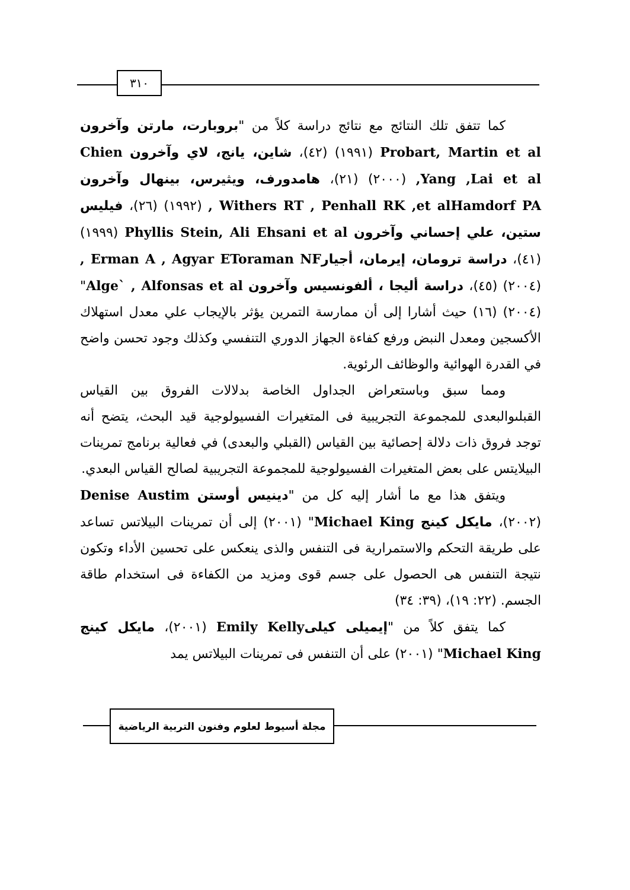٣١٠
كما تتفق تلك النتائج مع نتائج دراسة كلاً من "بروبارت، مارتن وآخرون Probart, Martin et al (١٩٩١) (٤٢)، شاين، يانج، لاي وآخرون Chien ,Yang ,Lai et al (٢٠٠٠) (٢١)، هامدورف، ويثيرس، بينهال وآخرون Withers RT , Penhall RK ,et alHamdorf PA , (١٩٩٢) (٢٦)، فيليس ستين، علي إحساني وآخرون Phyllis Stein, Ali Ehsani et al (١٩٩٩) (٤١)، دراسة ترومان، إيرمان، أجيار Erman A , Agyar EToraman NF , (٢٠٠٤) (٤٥)، دراسة أليجا ، ألفونسيس وآخرون Alge` , Alfonsas et al" (٢٠٠٤) (١٦) حيث أشارا إلى أن ممارسة التمرين يؤثر بالإيجاب علي معدل استهلاك الأكسجين ومعدل النبض ورفع كفاءة الجهاز الدوري التنفسي وكذلك وجود تحسن واضح في القدرة الهوائية والوظائف الرئوية.
ومما سبق وباستعراض الجداول الخاصة بدلالات الفروق بين القياس القبلىوالبعدى للمجموعة التجريبية فى المتغيرات الفسيولوجية قيد البحث، يتضح أنه توجد فروق ذات دلالة إحصائية بين القياس (القبلي والبعدى) في فعالية برنامج تمرينات البيلايتس على بعض المتغيرات الفسيولوجية للمجموعة التجريبية لصالح القياس البعدي.
ويتفق هذا مع ما أشار إليه كل من "دينيس أوستن Denise Austim (٢٠٠٢)، مايكل كينج Michael King" (٢٠٠١) إلى أن تمرينات البيلاتس تساعد على طريقة التحكم والاستمرارية فى التنفس والذى ينعكس على تحسين الأداء وتكون نتيجة التنفس هى الحصول على جسم قوى ومزيد من الكفاءة فى استخدام طاقة الجسم. (٢٢: ١٩)، (٣٩: ٣٤)
كما يتفق كلاً من "إيميلى كيلى Emily Kelly (٢٠٠١)، مايكل كينج Michael King" (٢٠٠١) على أن التنفس فى تمرينات البيلاتس يمد
مجلة أسيوط لعلوم وفنون التربية الرياضية